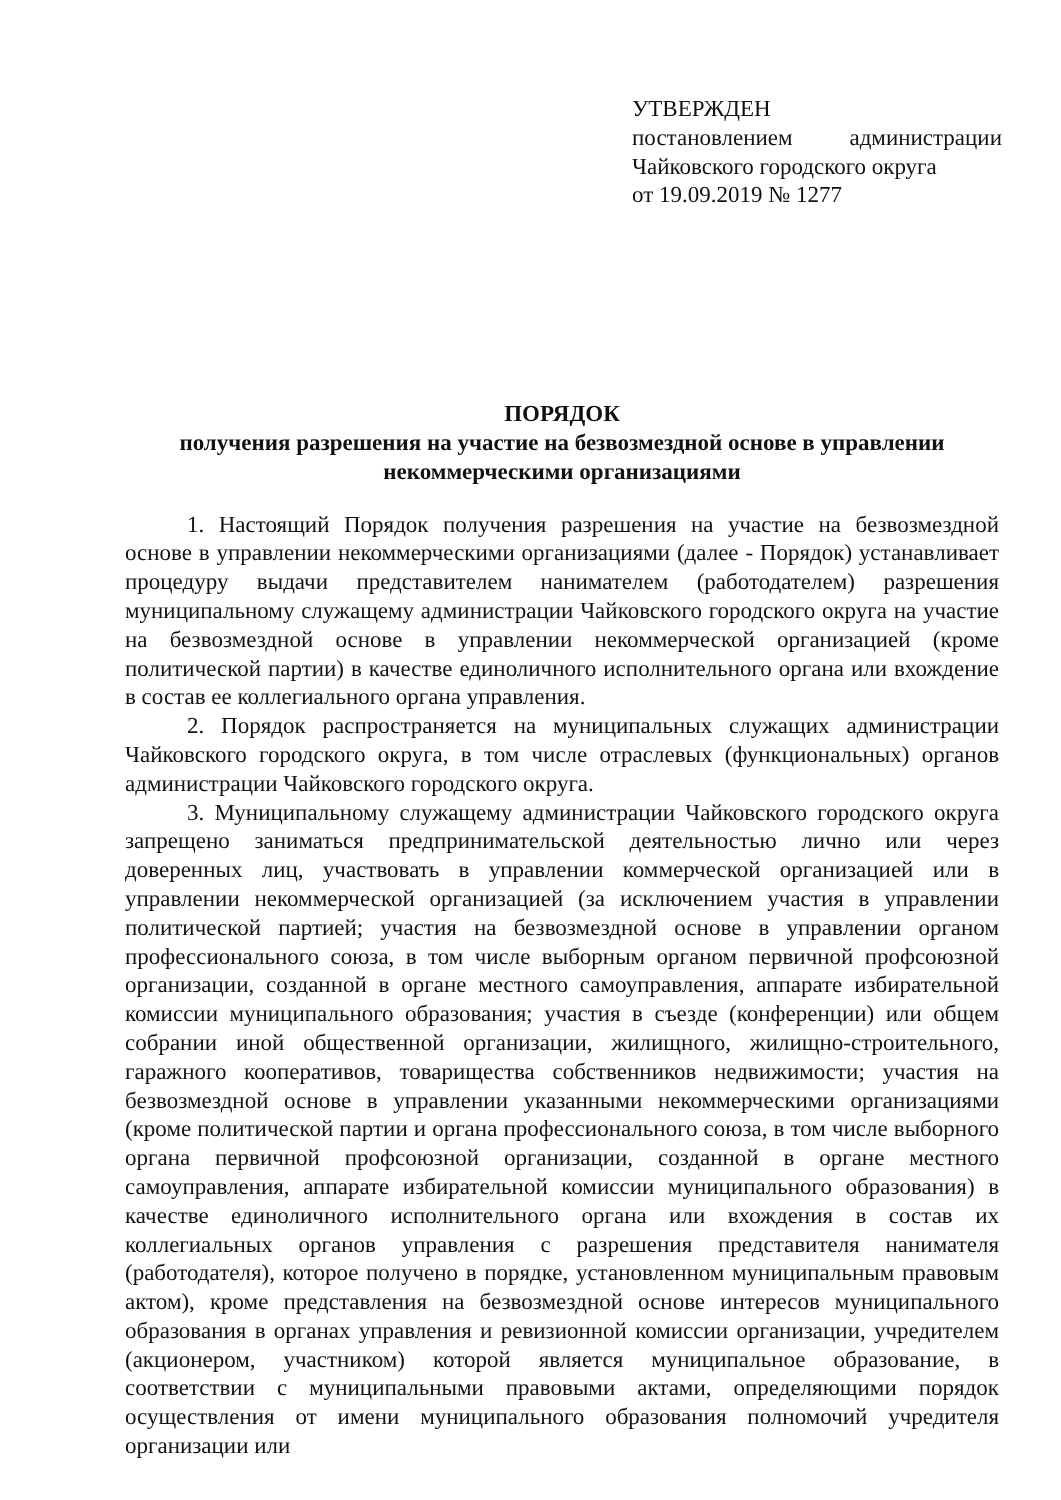УТВЕРЖДЕН
постановлением администрации
Чайковского городского округа
от 19.09.2019 № 1277
ПОРЯДОК
получения разрешения на участие на безвозмездной основе в управлении
некоммерческими организациями
1. Настоящий Порядок получения разрешения на участие на безвозмездной основе в управлении некоммерческими организациями (далее - Порядок) устанавливает процедуру выдачи представителем нанимателем (работодателем) разрешения муниципальному служащему администрации Чайковского городского округа на участие на безвозмездной основе в управлении некоммерческой организацией (кроме политической партии) в качестве единоличного исполнительного органа или вхождение в состав ее коллегиального органа управления.
2. Порядок распространяется на муниципальных служащих администрации Чайковского городского округа, в том числе отраслевых (функциональных) органов администрации Чайковского городского округа.
3. Муниципальному служащему администрации Чайковского городского округа запрещено заниматься предпринимательской деятельностью лично или через доверенных лиц, участвовать в управлении коммерческой организацией или в управлении некоммерческой организацией (за исключением участия в управлении политической партией; участия на безвозмездной основе в управлении органом профессионального союза, в том числе выборным органом первичной профсоюзной организации, созданной в органе местного самоуправления, аппарате избирательной комиссии муниципального образования; участия в съезде (конференции) или общем собрании иной общественной организации, жилищного, жилищно-строительного, гаражного кооперативов, товарищества собственников недвижимости; участия на безвозмездной основе в управлении указанными некоммерческими организациями (кроме политической партии и органа профессионального союза, в том числе выборного органа первичной профсоюзной организации, созданной в органе местного самоуправления, аппарате избирательной комиссии муниципального образования) в качестве единоличного исполнительного органа или вхождения в состав их коллегиальных органов управления с разрешения представителя нанимателя (работодателя), которое получено в порядке, установленном муниципальным правовым актом), кроме представления на безвозмездной основе интересов муниципального образования в органах управления и ревизионной комиссии организации, учредителем (акционером, участником) которой является муниципальное образование, в соответствии с муниципальными правовыми актами, определяющими порядок осуществления от имени муниципального образования полномочий учредителя организации или